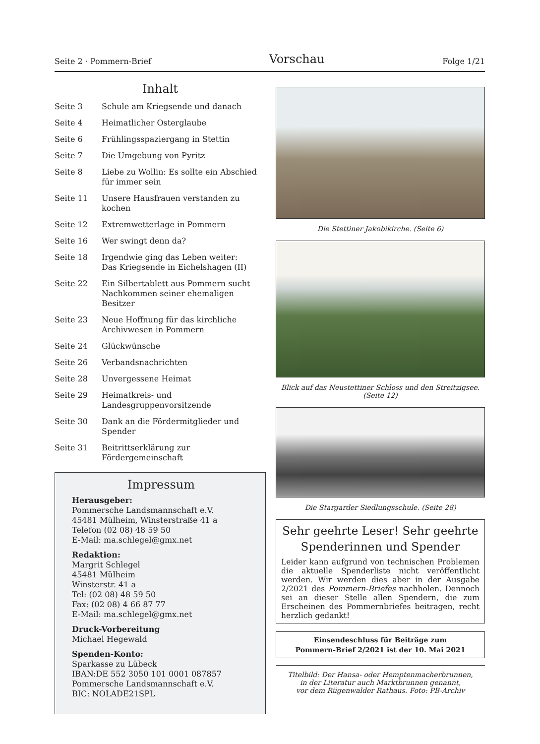Seite 2 · Pommern-Brief Vorschau Folge 1/21
Inhalt
| Seite 3 | Schule am Kriegsende und danach |
| Seite 4 | Heimatlicher Osterglaube |
| Seite 6 | Frühlingsspaziergang in Stettin |
| Seite 7 | Die Umgebung von Pyritz |
| Seite 8 | Liebe zu Wollin: Es sollte ein Abschied für immer sein |
| Seite 11 | Unsere Hausfrauen verstanden zu kochen |
| Seite 12 | Extremwetterlage in Pommern |
| Seite 16 | Wer swingt denn da? |
| Seite 18 | Irgendwie ging das Leben weiter: Das Kriegsende in Eichelshagen (II) |
| Seite 22 | Ein Silbertablett aus Pommern sucht Nachkommen seiner ehemaligen Besitzer |
| Seite 23 | Neue Hoffnung für das kirchliche Archivwesen in Pommern |
| Seite 24 | Glückwünsche |
| Seite 26 | Verbandsnachrichten |
| Seite 28 | Unvergessene Heimat |
| Seite 29 | Heimatkreis- und Landesgruppenvorsitzende |
| Seite 30 | Dank an die Fördermitglieder und Spender |
| Seite 31 | Beitrittserklärung zur Fördergemeinschaft |
Impressum
Herausgeber:
Pommersche Landsmannschaft e.V.
45481 Mülheim, Winsterstraße 41 a
Telefon (02 08) 48 59 50
E-Mail: ma.schlegel@gmx.net
Redaktion:
Margrit Schlegel
45481 Mülheim
Winsterstr. 41 a
Tel: (02 08) 48 59 50
Fax: (02 08) 4 66 87 77
E-Mail: ma.schlegel@gmx.net
Druck-Vorbereitung
Michael Hegewald
Spenden-Konto:
Sparkasse zu Lübeck
IBAN:DE 552 3050 101 0001 087857
Pommersche Landsmannschaft e.V.
BIC: NOLADE21SPL
Die Stettiner Jakobikirche. (Seite 6)
Blick auf das Neustettiner Schloss und den Streitzigsee. (Seite 12)
Die Stargarder Siedlungsschule. (Seite 28)
Sehr geehrte Leser! Sehr geehrte Spenderinnen und Spender
Leider kann aufgrund von technischen Problemen die aktuelle Spenderliste nicht veröffentlicht werden. Wir werden dies aber in der Ausgabe 2/2021 des Pommern-Briefes nachholen. Dennoch sei an dieser Stelle allen Spendern, die zum Erscheinen des Pommernbriefes beitragen, recht herzlich gedankt!
Einsendeschluss für Beiträge zum
Pommern-Brief 2/2021 ist der 10. Mai 2021
Titelbild: Der Hansa- oder Hemptenmacherbrunnen,
in der Literatur auch Marktbrunnen genannt,
vor dem Rügenwalder Rathaus. Foto: PB-Archiv